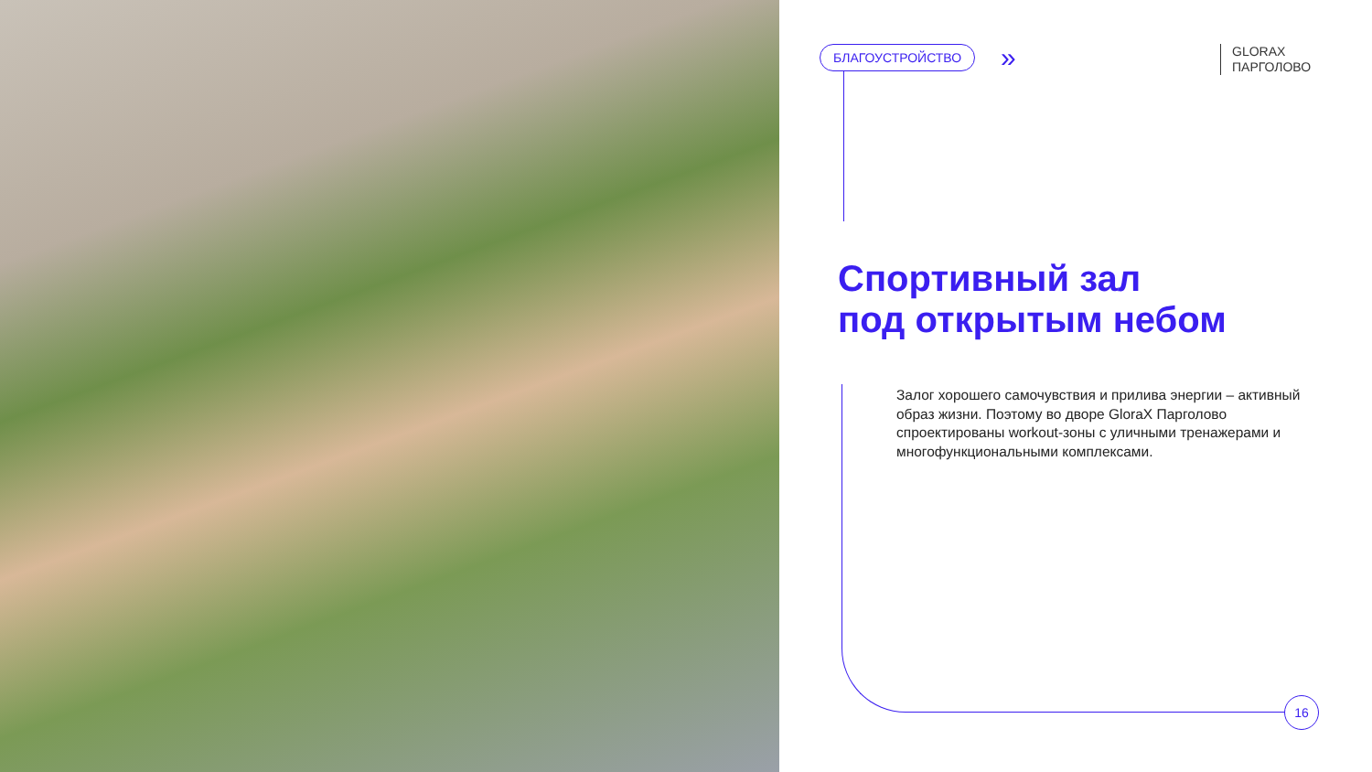БЛАГОУСТРОЙСТВО »
GLORAX
ПАРГОЛОВО
Спортивный зал
под открытым небом
Залог хорошего самочувствия и прилива энергии – активный образ жизни. Поэтому во дворе GloraX Парголово спроектированы workout-зоны с уличными тренажерами и многофункциональными комплексами.
16